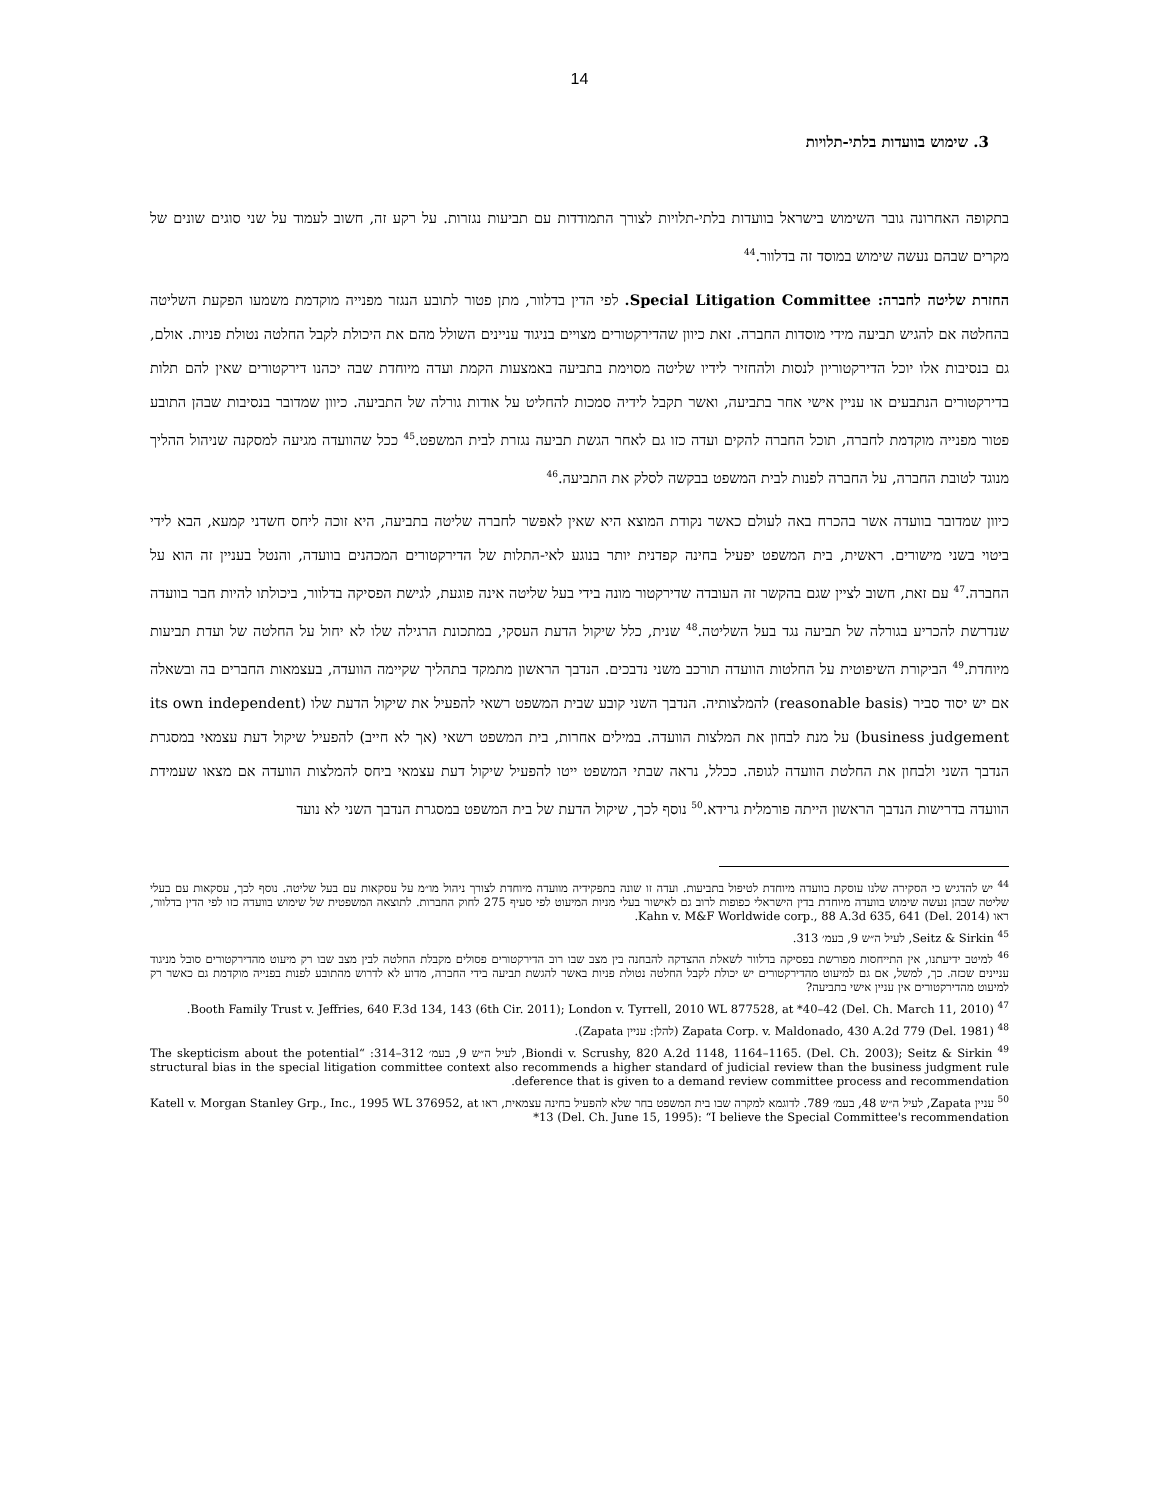14
3. שימוש בוועדות בלתי-תלויות
בתקופה האחרונה גובר השימוש בישראל בוועדות בלתי-תלויות לצורך התמודדות עם תביעות נגזרות. על רקע זה, חשוב לעמוד על שני סוגים שונים של מקרים שבהם נעשה שימוש במוסד זה בדלוור.<sup>44</sup>
החזרת שליטה לחברה: Special Litigation Committee. לפי הדין בדלוור, מתן פטור לתובע הנגזר מפנייה מוקדמת משמעו הפקעת השליטה בהחלטה אם להגיש תביעה מידי מוסדות החברה. זאת כיוון שהדירקטורים מצויים בניגוד עניינים השולל מהם את היכולת לקבל החלטה נטולת פניות. אולם, גם בנסיבות אלו יוכל הדירקטוריון לנסות ולהחזיר לידיו שליטה מסוימת בתביעה באמצעות הקמת ועדה מיוחדת שבה יכהנו דירקטורים שאין להם תלות בדירקטורים הנתבעים או עניין אישי אחר בתביעה, ואשר תקבל לידיה סמכות להחליט על אודות גורלה של התביעה. כיוון שמדובר בנסיבות שבהן התובע פטור מפנייה מוקדמת לחברה, תוכל החברה להקים ועדה כזו גם לאחר הגשת תביעה נגזרת לבית המשפט.<sup>45</sup> ככל שהוועדה מגיעה למסקנה שניהול ההליך מנוגד לטובת החברה, על החברה לפנות לבית המשפט בבקשה לסלק את התביעה.<sup>46</sup>
כיוון שמדובר בוועדה אשר בהכרח באה לעולם כאשר נקודת המוצא היא שאין לאפשר לחברה שליטה בתביעה, היא זוכה ליחס חשדני קמעא, הבא לידי ביטוי בשני מישורים. ראשית, בית המשפט יפעיל בחינה קפדנית יותר בנוגע לאי-התלות של הדירקטורים המכהנים בוועדה, והנטל בעניין זה הוא על החברה.<sup>47</sup> עם זאת, חשוב לציין שגם בהקשר זה העובדה שדירקטור מונה בידי בעל שליטה אינה פוגעת, לגישת הפסיקה בדלוור, ביכולתו להיות חבר בוועדה שנדרשת להכריע בגורלה של תביעה נגד בעל השליטה.<sup>48</sup> שנית, כלל שיקול הדעת העסקי, במתכונת הרגילה שלו לא יחול על החלטה של ועדת תביעות מיוחדת.<sup>49</sup> הביקורת השיפוטית על החלטות הוועדה תורכב משני נדבכים. הנדבך הראשון מתמקד בתהליך שקיימה הוועדה, בעצמאות החברים בה ובשאלה אם יש יסוד סביר (reasonable basis) להמלצותיה. הנדבך השני קובע שבית המשפט רשאי להפעיל את שיקול הדעת שלו (its own independent business judgement) על מנת לבחון את המלצות הוועדה. במילים אחרות, בית המשפט רשאי (אך לא חייב) להפעיל שיקול דעת עצמאי במסגרת הנדבך השני ולבחון את החלטת הוועדה לגופה. ככלל, נראה שבתי המשפט ייטו להפעיל שיקול דעת עצמאי ביחס להמלצות הוועדה אם מצאו שעמידת הוועדה בדרישות הנדבך הראשון הייתה פורמלית גרידא.<sup>50</sup> נוסף לכך, שיקול הדעת של בית המשפט במסגרת הנדבך השני לא נועד
<sup>44</sup> יש להדגיש כי הסקירה שלנו עוסקת בוועדה מיוחדת לטיפול בתביעות. ועדה זו שונה בתפקידיה מוועדה מיוחדת לצורך ניהול מו״מ על עסקאות עם בעל שליטה. נוסף לכך, עסקאות עם בעלי שליטה שבהן נעשה שימוש בוועדה מיוחדת בדין הישראלי כפופות לרוב גם לאישור בעלי מניות המיעוט לפי סעיף 275 לחוק החברות. לתוצאה המשפטית של שימוש בוועדה כזו לפי הדין בדלוור, ראו Kahn v. M&F Worldwide corp., 88 A.3d 635, 641 (Del. 2014).
<sup>45</sup> Seitz & Sirkin, לעיל ה״ש 9, בעמ׳ 313.
<sup>46</sup> למיטב ידיעתנו, אין התייחסות מפורשת בפסיקה בדלוור לשאלת ההצדקה להבחנה בין מצב שבו רוב הדירקטורים פסולים מקבלת החלטה לבין מצב שבו רק מיעוט מהדירקטורים סובל מניגוד עניינים שכזה. כך, למשל, אם גם למיעוט מהדירקטורים יש יכולת לקבל החלטה נטולת פניות באשר להגשת תביעה בידי החברה, מדוע לא לדרוש מהתובע לפנות בפנייה מוקדמת גם כאשר רק למיעוט מהדירקטורים אין עניין אישי בתביעה?
<sup>47</sup> Booth Family Trust v. Jeffries, 640 F.3d 134, 143 (6th Cir. 2011); London v. Tyrrell, 2010 WL 877528, at *40–42 (Del. Ch. March 11, 2010).
<sup>48</sup> Zapata Corp. v. Maldonado, 430 A.2d 779 (Del. 1981) (להלן: עניין Zapata).
<sup>49</sup> Biondi v. Scrushy, 820 A.2d 1148, 1164–1165. (Del. Ch. 2003); Seitz & Sirkin, לעיל ה״ש 9, בעמ׳ 312–314: “The skepticism about the potential structural bias in the special litigation committee context also recommends a higher standard of judicial review than the business judgment rule deference that is given to a demand review committee process and recommendation.
<sup>50</sup> עניין Zapata, לעיל ה״ש 48, בעמ׳ 789. לדוגמא למקרה שבו בית המשפט בחר שלא להפעיל בחינה עצמאית, ראו Katell v. Morgan Stanley Grp., Inc., 1995 WL 376952, at *13 (Del. Ch. June 15, 1995): “I believe the Special Committee's recommendation